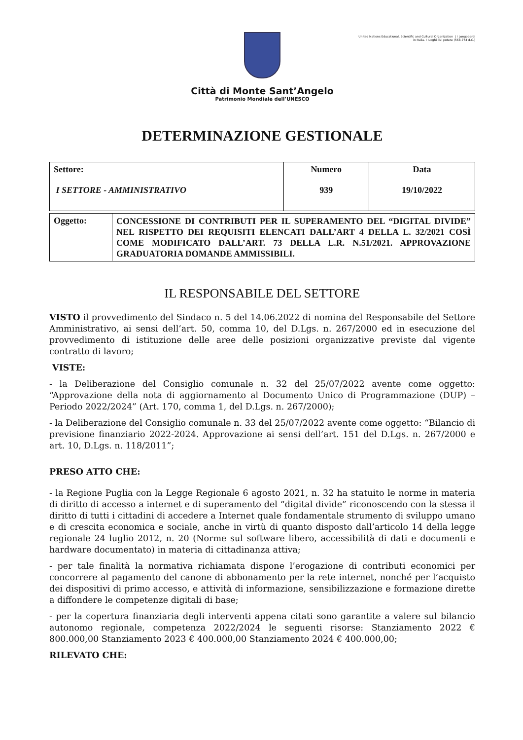Città di Monte Sant’Angelo
Patrimonio Mondiale dell’UNESCO
United Nations Educational, Scientific and Cultural Organization | I Longobardi in Italia. I luoghi del potere (568-774 d.C.)
DETERMINAZIONE GESTIONALE
| Settore: I SETTORE - AMMINISTRATIVO | Numero 939 | Data 19/10/2022 |
| Oggetto: | CONCESSIONE DI CONTRIBUTI PER IL SUPERAMENTO DEL “DIGITAL DIVIDE” NEL RISPETTO DEI REQUISITI ELENCATI DALL’ART 4 DELLA L. 32/2021 COSÌ COME MODIFICATO DALL’ART. 73 DELLA L.R. N.51/2021. APPROVAZIONE GRADUATORIA DOMANDE AMMISSIBILI. |
IL RESPONSABILE DEL SETTORE
VISTO il provvedimento del Sindaco n. 5 del 14.06.2022 di nomina del Responsabile del Settore Amministrativo, ai sensi dell’art. 50, comma 10, del D.Lgs. n. 267/2000 ed in esecuzione del provvedimento di istituzione delle aree delle posizioni organizzative previste dal vigente contratto di lavoro;
VISTE:
- la Deliberazione del Consiglio comunale n. 32 del 25/07/2022 avente come oggetto: “Approvazione della nota di aggiornamento al Documento Unico di Programmazione (DUP) – Periodo 2022/2024” (Art. 170, comma 1, del D.Lgs. n. 267/2000);
- la Deliberazione del Consiglio comunale n. 33 del 25/07/2022 avente come oggetto: “Bilancio di previsione finanziario 2022-2024. Approvazione ai sensi dell’art. 151 del D.Lgs. n. 267/2000 e art. 10, D.Lgs. n. 118/2011”;
PRESO ATTO CHE:
- la Regione Puglia con la Legge Regionale 6 agosto 2021, n. 32 ha statuito le norme in materia di diritto di accesso a internet e di superamento del “digital divide” riconoscendo con la stessa il diritto di tutti i cittadini di accedere a Internet quale fondamentale strumento di sviluppo umano e di crescita economica e sociale, anche in virtù di quanto disposto dall’articolo 14 della legge regionale 24 luglio 2012, n. 20 (Norme sul software libero, accessibilità di dati e documenti e hardware documentato) in materia di cittadinanza attiva;
- per tale finalità la normativa richiamata dispone l’erogazione di contributi economici per concorrere al pagamento del canone di abbonamento per la rete internet, nonché per l’acquisto dei dispositivi di primo accesso, e attività di informazione, sensibilizzazione e formazione dirette a diffondere le competenze digitali di base;
- per la copertura finanziaria degli interventi appena citati sono garantite a valere sul bilancio autonomo regionale, competenza 2022/2024 le seguenti risorse: Stanziamento 2022 € 800.000,00 Stanziamento 2023 € 400.000,00 Stanziamento 2024 € 400.000,00;
RILEVATO CHE: